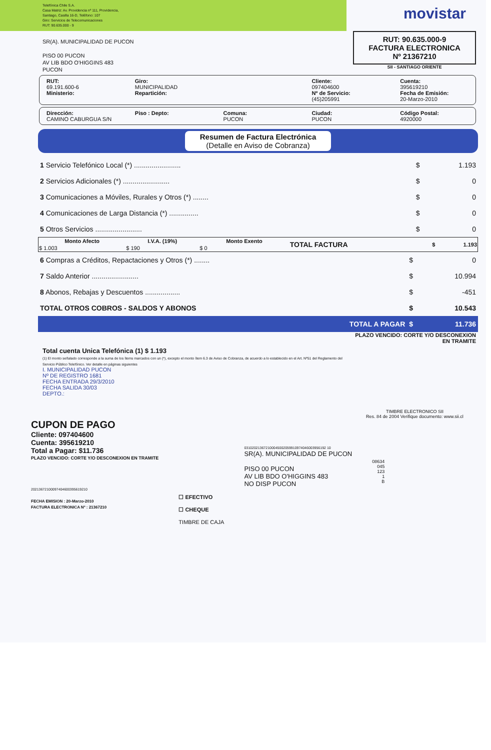Telefónica Chile S.A.
Casa Matriz: Av. Providencia nº 111, Providencia,
Santiago, Casilla 16-D, Teléfono: 107
Giro: Servicios de Telecomunicaciones
RUT: 90.635.000 - 9
movistar
SR(A). MUNICIPALIDAD DE PUCON
PISO 00 PUCON
AV LIB BDO O'HIGGINS 483
PUCON
RUT: 90.635.000-9
FACTURA ELECTRONICA
Nº 21367210
SII - SANTIAGO ORIENTE
RUT:
69.191.600-6
Ministerio:
Giro:
MUNICIPALIDAD
Repartición:
Cliente:
097404600
Nº de Servicio:
(45)205991
Cuenta:
395619210
Fecha de Emisión:
20-Marzo-2010
Dirección:
CAMINO CABURGUA S/N
Piso : Depto: Comuna:
PUCON
Ciudad:
PUCON
Código Postal:
4920000
Resumen de Factura Electrónica
(Detalle en Aviso de Cobranza)
| 1 Servicio Telefónico Local (*) ........................ | $ | 1.193 |
| 2 Servicios Adicionales (*) ........................ | $ | 0 |
| 3 Comunicaciones a Móviles, Rurales y Otros (*) ........ | $ | 0 |
| 4 Comunicaciones de Larga Distancia (*) ............... | $ | 0 |
| 5 Otros Servicios ........................ | $ | 0 |
| Monto Afecto | I.V.A. (19%) | Monto Exento | TOTAL FACTURA | $ | 1.193 |
| $ 1.003 | $ 190 | $ 0 | | | |
| 6 Compras a Créditos, Repactaciones y Otros (*) ........ | $ | 0 |
| 7 Saldo Anterior ........................ | $ | 10.994 |
| 8 Abonos, Rebajas y Descuentos .................. | $ | -451 |
| TOTAL OTROS COBROS - SALDOS Y ABONOS | $ | 10.543 |
| TOTAL A PAGAR | $ | 11.736 |
Total cuenta Unica Telefónica (1) $ 1.193
(1) El monto señalado corresponde a la suma de los ítems marcados con un (*), excepto el monto ítem 6.3 de Aviso de Cobranza, de acuerdo a lo establecido en el Art. Nº51 del Reglamento del Servicio Público Telefónico. Ver detalle en páginas siguientes
I. MUNICIPALIDAD PUCON
Nº DE REGISTRO 1681
FECHA ENTRADA 29/3/2010
FECHA SALIDA 30/03
DEPTO.:
PLAZO VENCIDO: CORTE Y/O DESCONEXION EN TRAMITE
TIMBRE ELECTRONICO SII
Res. 84 de 2004 Verifique documento: www.sii.cl
CUPON DE PAGO
Cliente: 097404600
Cuenta: 395619210
Total a Pagar: $11.736
PLAZO VENCIDO: CORTE Y/O DESCONEXION EN TRAMITE
20213672100097404600395619210
FECHA EMISION : 20-Marzo-2010
FACTURA ELECTRONICA Nº : 21367210
☐ EFECTIVO
☐ CHEQUE
TIMBRE DE CAJA
031020213672100045002059910974046003956192 10
SR(A). MUNICIPALIDAD DE PUCON
PISO 00 PUCON
AV LIB BDO O'HIGGINS 483
NO DISP PUCON
08634
045
123
1
B